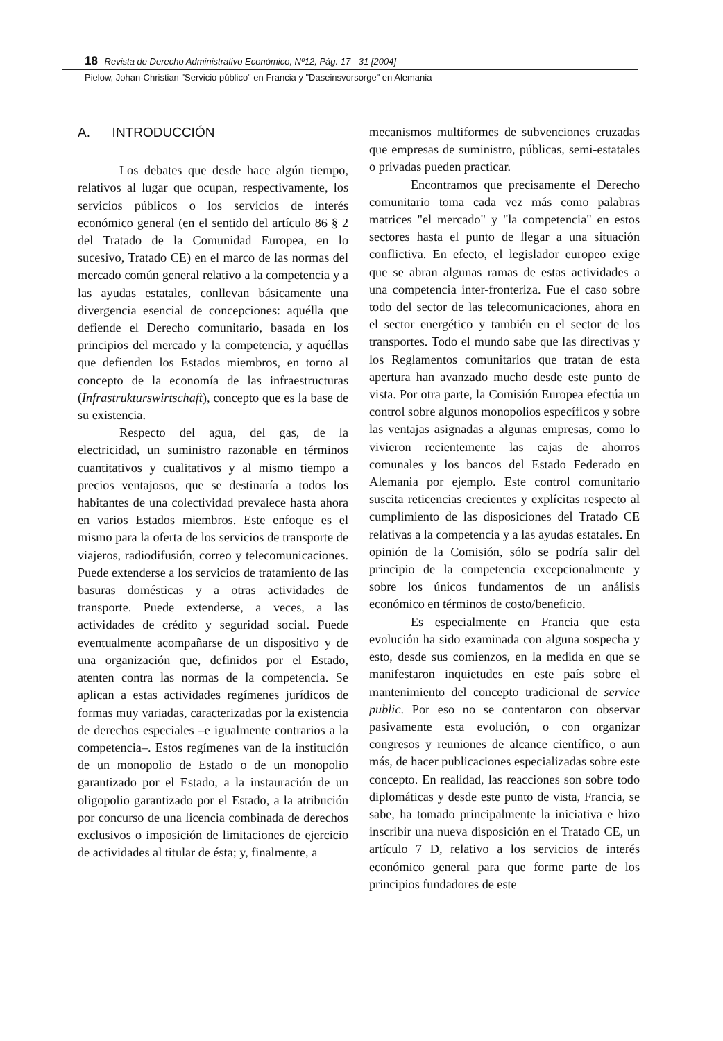18 Revista de Derecho Administrativo Económico, Nº12, Pág. 17 - 31 [2004]
Pielow, Johan-Christian "Servicio público" en Francia y "Daseinsvorsorge" en Alemania
A. INTRODUCCIÓN
Los debates que desde hace algún tiempo, relativos al lugar que ocupan, respectivamente, los servicios públicos o los servicios de interés económico general (en el sentido del artículo 86 § 2 del Tratado de la Comunidad Europea, en lo sucesivo, Tratado CE) en el marco de las normas del mercado común general relativo a la competencia y a las ayudas estatales, conllevan básicamente una divergencia esencial de concepciones: aquélla que defiende el Derecho comunitario, basada en los principios del mercado y la competencia, y aquéllas que defienden los Estados miembros, en torno al concepto de la economía de las infraestructuras (Infrastrukturswirtschaft), concepto que es la base de su existencia.
Respecto del agua, del gas, de la electricidad, un suministro razonable en términos cuantitativos y cualitativos y al mismo tiempo a precios ventajosos, que se destinaría a todos los habitantes de una colectividad prevalece hasta ahora en varios Estados miembros. Este enfoque es el mismo para la oferta de los servicios de transporte de viajeros, radiodifusión, correo y telecomunicaciones. Puede extenderse a los servicios de tratamiento de las basuras domésticas y a otras actividades de transporte. Puede extenderse, a veces, a las actividades de crédito y seguridad social. Puede eventualmente acompañarse de un dispositivo y de una organización que, definidos por el Estado, atenten contra las normas de la competencia. Se aplican a estas actividades regímenes jurídicos de formas muy variadas, caracterizadas por la existencia de derechos especiales –e igualmente contrarios a la competencia–. Estos regímenes van de la institución de un monopolio de Estado o de un monopolio garantizado por el Estado, a la instauración de un oligopolio garantizado por el Estado, a la atribución por concurso de una licencia combinada de derechos exclusivos o imposición de limitaciones de ejercicio de actividades al titular de ésta; y, finalmente, a
mecanismos multiformes de subvenciones cruzadas que empresas de suministro, públicas, semi-estatales o privadas pueden practicar.
Encontramos que precisamente el Derecho comunitario toma cada vez más como palabras matrices "el mercado" y "la competencia" en estos sectores hasta el punto de llegar a una situación conflictiva. En efecto, el legislador europeo exige que se abran algunas ramas de estas actividades a una competencia inter-fronteriza. Fue el caso sobre todo del sector de las telecomunicaciones, ahora en el sector energético y también en el sector de los transportes. Todo el mundo sabe que las directivas y los Reglamentos comunitarios que tratan de esta apertura han avanzado mucho desde este punto de vista. Por otra parte, la Comisión Europea efectúa un control sobre algunos monopolios específicos y sobre las ventajas asignadas a algunas empresas, como lo vivieron recientemente las cajas de ahorros comunales y los bancos del Estado Federado en Alemania por ejemplo. Este control comunitario suscita reticencias crecientes y explícitas respecto al cumplimiento de las disposiciones del Tratado CE relativas a la competencia y a las ayudas estatales. En opinión de la Comisión, sólo se podría salir del principio de la competencia excepcionalmente y sobre los únicos fundamentos de un análisis económico en términos de costo/beneficio.
Es especialmente en Francia que esta evolución ha sido examinada con alguna sospecha y esto, desde sus comienzos, en la medida en que se manifestaron inquietudes en este país sobre el mantenimiento del concepto tradicional de service public. Por eso no se contentaron con observar pasivamente esta evolución, o con organizar congresos y reuniones de alcance científico, o aun más, de hacer publicaciones especializadas sobre este concepto. En realidad, las reacciones son sobre todo diplomáticas y desde este punto de vista, Francia, se sabe, ha tomado principalmente la iniciativa e hizo inscribir una nueva disposición en el Tratado CE, un artículo 7 D, relativo a los servicios de interés económico general para que forme parte de los principios fundadores de este